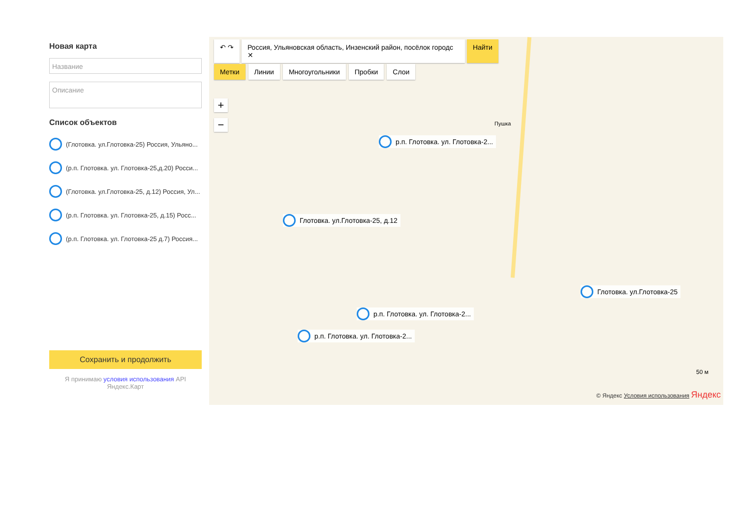Новая карта
Название
Описание
Список объектов
(Глотовка. ул.Глотовка-25) Россия, Ульяно...
(р.п. Глотовка. ул. Глотовка-25,д.20) Росси...
(Глотовка. ул.Глотовка-25, д.12) Россия, Ул...
(р.п. Глотовка. ул. Глотовка-25, д.15) Росс...
(р.п. Глотовка. ул. Глотовка-25 д.7) Россия...
Сохранить и продолжить
Я принимаю условия использования API Яндекс.Карт
↶ ↷ Россия, Ульяновская область, Инзенский район, посёлок городс ✕ Найти
Метки Линии Многоугольники Пробки Слои
+
− Пушка
р.п. Глотовка. ул. Глотовка-2...
Глотовка. ул.Глотовка-25, д.12
Глотовка. ул.Глотовка-25
р.п. Глотовка. ул. Глотовка-2...
р.п. Глотовка. ул. Глотовка-2...
50 м
© Яндекс Условия использования Яндекс